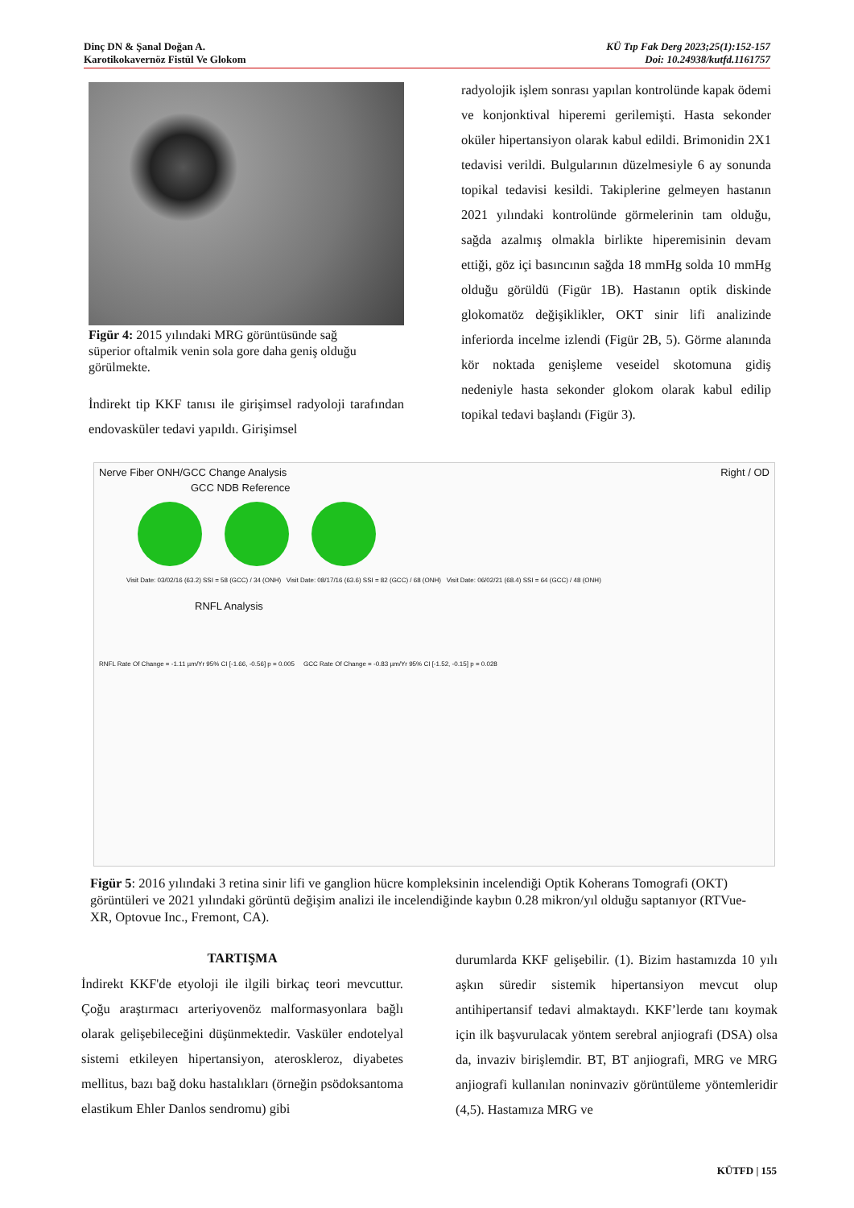Dinç DN & Şanal Doğan A.
Karotikokavernöz Fistül Ve Glokom
KÜ Tıp Fak Derg 2023;25(1):152-157
Doi: 10.24938/kutfd.1161757
Figür 4: 2015 yılındaki MRG görüntüsünde sağ süperior oftalmik venin sola gore daha geniş olduğu görülmekte.
İndirekt tip KKF tanısı ile girişimsel radyoloji tarafından endovasküler tedavi yapıldı. Girişimsel
radyolojik işlem sonrası yapılan kontrolünde kapak ödemi ve konjonktival hiperemi gerilemişti. Hasta sekonder oküler hipertansiyon olarak kabul edildi. Brimonidin 2X1 tedavisi verildi. Bulgularının düzelmesiyle 6 ay sonunda topikal tedavisi kesildi. Takiplerine gelmeyen hastanın 2021 yılındaki kontrolünde görmelerinin tam olduğu, sağda azalmış olmakla birlikte hiperemisinin devam ettiği, göz içi basıncının sağda 18 mmHg solda 10 mmHg olduğu görüldü (Figür 1B). Hastanın optik diskinde glokomatöz değişiklikler, OKT sinir lifi analizinde inferiorda incelme izlendi (Figür 2B, 5). Görme alanında kör noktada genişleme veseidel skotomuna gidiş nedeniyle hasta sekonder glokom olarak kabul edilip topikal tedavi başlandı (Figür 3).
Nerve Fiber ONH/GCC Change Analysis Right / OD
GCC NDB Reference
Visit Date: 03/02/16 (63.2) SSI = 58 (GCC) / 34 (ONH) Visit Date: 08/17/16 (63.6) SSI = 82 (GCC) / 68 (ONH) Visit Date: 06/02/21 (68.4) SSI = 64 (GCC) / 48 (ONH)
RNFL Analysis
RNFL Rate Of Change = -1.11 µm/Yr 95% CI [-1.66, -0.56] p = 0.005 GCC Rate Of Change = -0.83 µm/Yr 95% CI [-1.52, -0.15] p = 0.028
Figür 5: 2016 yılındaki 3 retina sinir lifi ve ganglion hücre kompleksinin incelendiği Optik Koherans Tomografi (OKT) görüntüleri ve 2021 yılındaki görüntü değişim analizi ile incelendiğinde kaybın 0.28 mikron/yıl olduğu saptanıyor (RTVue-XR, Optovue Inc., Fremont, CA).
TARTIŞMA
İndirekt KKF'de etyoloji ile ilgili birkaç teori mevcuttur. Çoğu araştırmacı arteriyovenöz malformasyonlara bağlı olarak gelişebileceğini düşünmektedir. Vasküler endotelyal sistemi etkileyen hipertansiyon, ateroskleroz, diyabetes mellitus, bazı bağ doku hastalıkları (örneğin psödoksantoma elastikum Ehler Danlos sendromu) gibi
durumlarda KKF gelişebilir. (1). Bizim hastamızda 10 yılı aşkın süredir sistemik hipertansiyon mevcut olup antihipertansif tedavi almaktaydı. KKF’lerde tanı koymak için ilk başvurulacak yöntem serebral anjiografi (DSA) olsa da, invaziv birişlemdir. BT, BT anjiografi, MRG ve MRG anjiografi kullanılan noninvaziv görüntüleme yöntemleridir (4,5). Hastamıza MRG ve
KÜTFD | 155